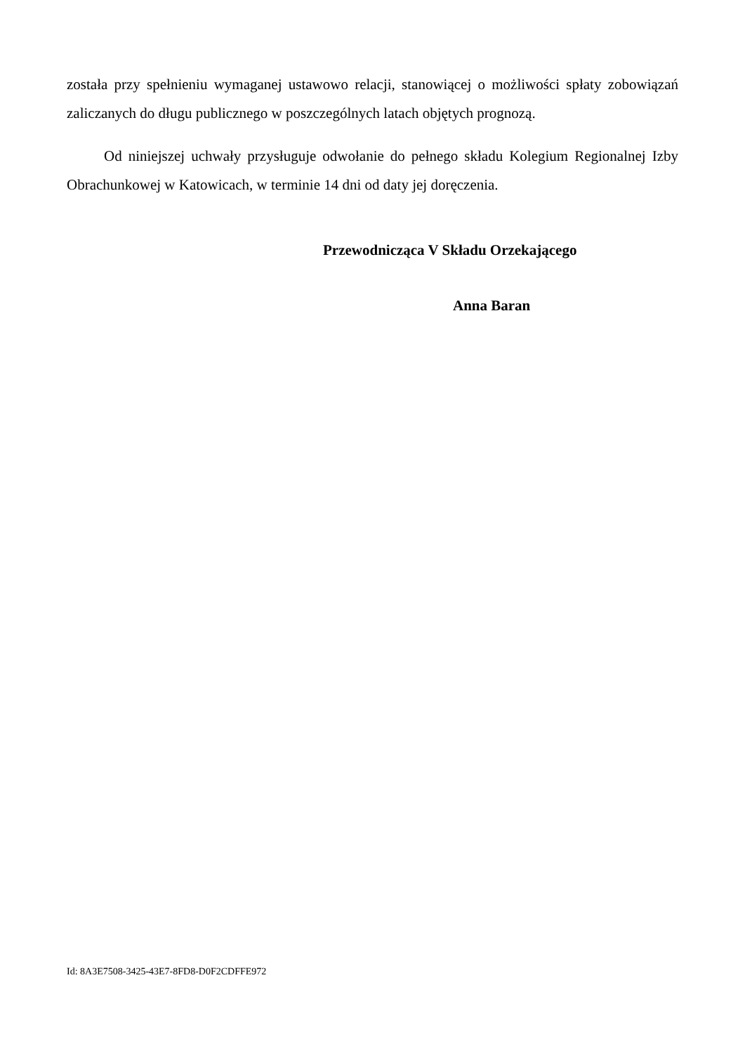została przy spełnieniu wymaganej ustawowo relacji, stanowiącej o możliwości spłaty zobowiązań zaliczanych do długu publicznego w poszczególnych latach objętych prognozą.
Od niniejszej uchwały przysługuje odwołanie do pełnego składu Kolegium Regionalnej Izby Obrachunkowej w Katowicach, w terminie 14 dni od daty jej doręczenia.
Przewodnicząca V Składu Orzekającego
Anna Baran
Id: 8A3E7508-3425-43E7-8FD8-D0F2CDFFE972